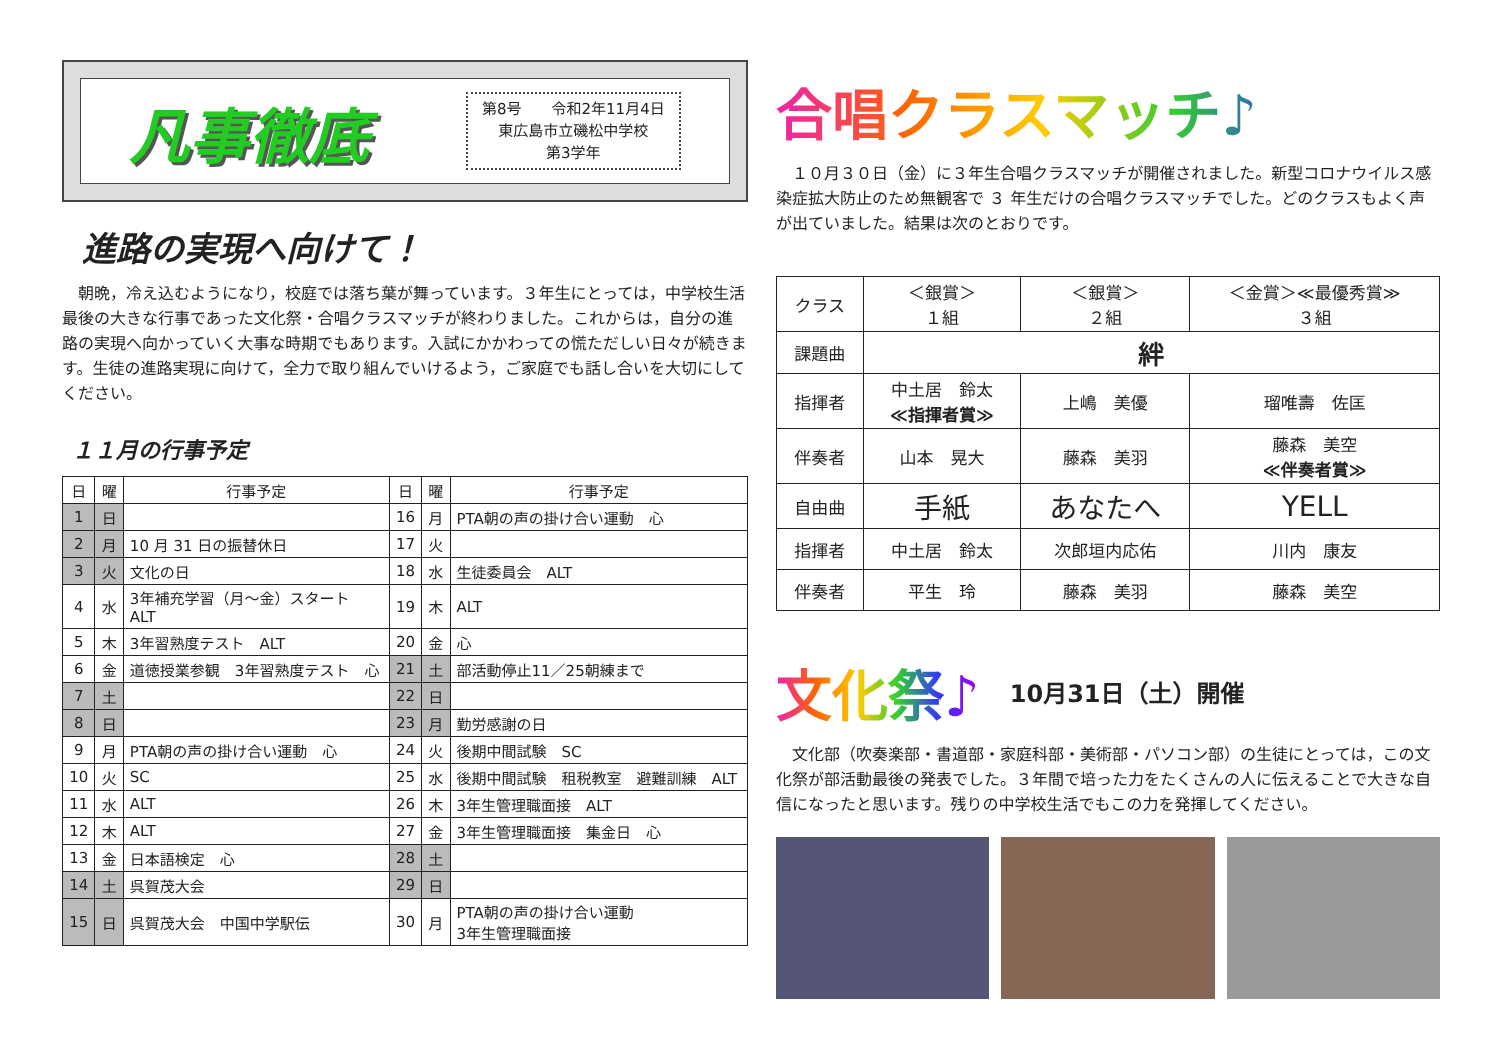凡事徹底
第8号　　令和2年11月4日
東広島市立磯松中学校
第3学年
進路の実現へ向けて！
　朝晩，冷え込むようになり，校庭では落ち葉が舞っています。３年生にとっては，中学校生活最後の大きな行事であった文化祭・合唱クラスマッチが終わりました。これからは，自分の進路の実現へ向かっていく大事な時期でもあります。入試にかかわっての慌ただしい日々が続きます。生徒の進路実現に向けて，全力で取り組んでいけるよう，ご家庭でも話し合いを大切にしてください。
１１月の行事予定
| 日 | 曜 | 行事予定 | 日 | 曜 | 行事予定 |
| --- | --- | --- | --- | --- | --- |
| 1 | 日 | | 16 | 月 | PTA朝の声の掛け合い運動 心 |
| 2 | 月 | 10 月 31 日の振替休日 | 17 | 火 | |
| 3 | 火 | 文化の日 | 18 | 水 | 生徒委員会 ALT |
| 4 | 水 | 3年補充学習（月～金）スタート ALT | 19 | 木 | ALT |
| 5 | 木 | 3年習熟度テスト ALT | 20 | 金 | 心 |
| 6 | 金 | 道徳授業参観 3年習熟度テスト 心 | 21 | 土 | 部活動停止11／25朝練まで |
| 7 | 土 | | 22 | 日 | |
| 8 | 日 | | 23 | 月 | 勤労感謝の日 |
| 9 | 月 | PTA朝の声の掛け合い運動 心 | 24 | 火 | 後期中間試験 SC |
| 10 | 火 | SC | 25 | 水 | 後期中間試験 租税教室 避難訓練 ALT |
| 11 | 水 | ALT | 26 | 木 | 3年生管理職面接 ALT |
| 12 | 木 | ALT | 27 | 金 | 3年生管理職面接 集金日 心 |
| 13 | 金 | 日本語検定 心 | 28 | 土 | |
| 14 | 土 | 呉賀茂大会 | 29 | 日 | |
| 15 | 日 | 呉賀茂大会 中国中学駅伝 | 30 | 月 | PTA朝の声の掛け合い運動 3年生管理職面接 |
合唱クラスマッチ♪
　１０月３０日（金）に３年生合唱クラスマッチが開催されました。新型コロナウイルス感染症拡大防止のため無観客で ３ 年生だけの合唱クラスマッチでした。どのクラスもよく声が出ていました。結果は次のとおりです。
| クラス | ＜銀賞＞ １組 | ＜銀賞＞ ２組 | ＜金賞＞≪最優秀賞≫ ３組 |
| 課題曲 | 絆 | | |
| 指揮者 | 中土居 鈴太 ≪指揮者賞≫ | 上嶋 美優 | 瑠唯壽 佐匡 |
| 伴奏者 | 山本 晃大 | 藤森 美羽 | 藤森 美空 ≪伴奏者賞≫ |
| 自由曲 | 手紙 | あなたへ | YELL |
| 指揮者 | 中土居 鈴太 | 次郎垣内応佑 | 川内 康友 |
| 伴奏者 | 平生 玲 | 藤森 美羽 | 藤森 美空 |
文化祭♪
10月31日（土）開催
　文化部（吹奏楽部・書道部・家庭科部・美術部・パソコン部）の生徒にとっては，この文化祭が部活動最後の発表でした。３年間で培った力をたくさんの人に伝えることで大きな自信になったと思います。残りの中学校生活でもこの力を発揮してください。